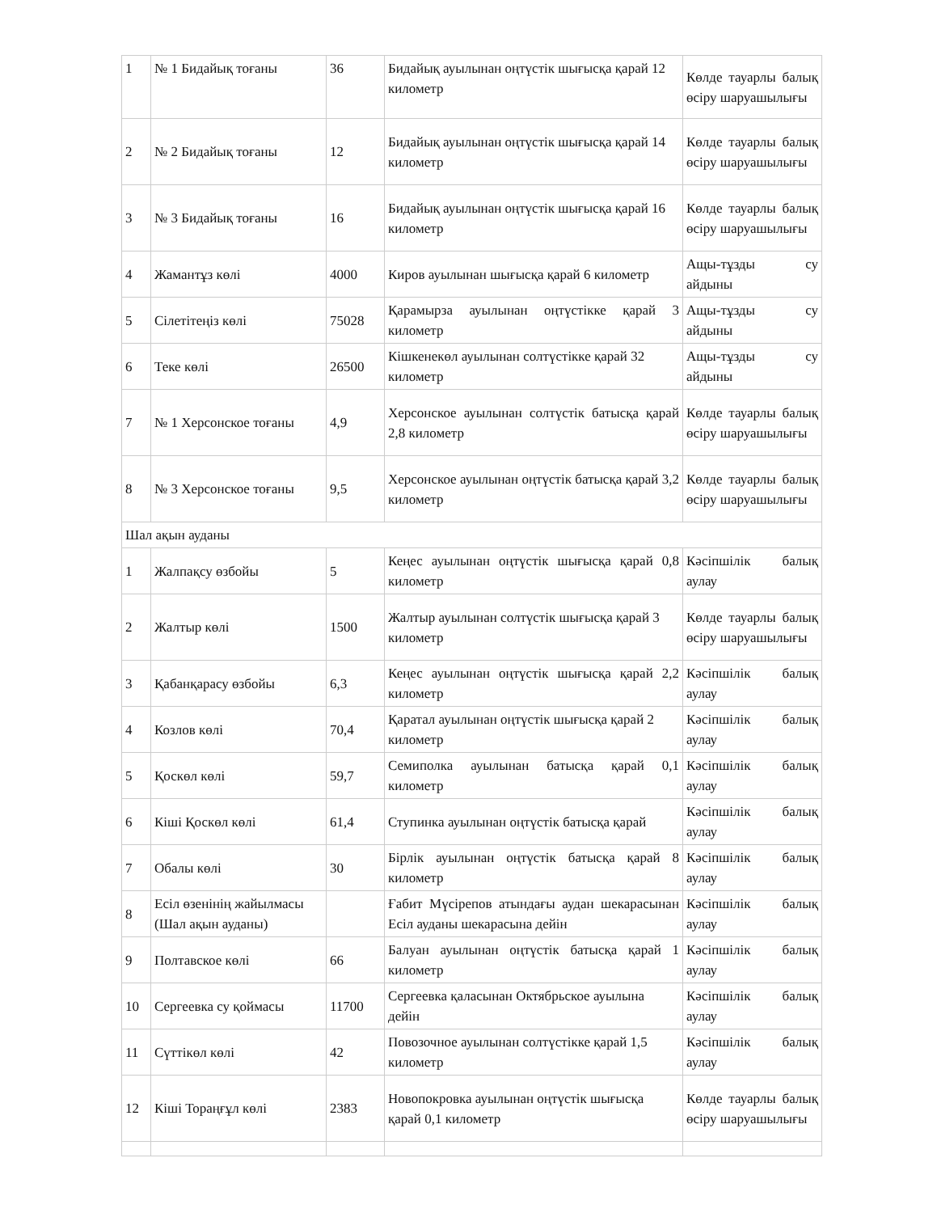| 1 | № 1 Бидайық тоғаны | 36 | Бидайық ауылынан оңтүстік шығысқа қарай 12 километр | Көлде тауарлы балық өсіру шаруашылығы |
| 2 | № 2 Бидайық тоғаны | 12 | Бидайық ауылынан оңтүстік шығысқа қарай 14 километр | Көлде тауарлы балық өсіру шаруашылығы |
| 3 | № 3 Бидайық тоғаны | 16 | Бидайық ауылынан оңтүстік шығысқа қарай 16 километр | Көлде тауарлы балық өсіру шаруашылығы |
| 4 | Жамантұз көлі | 4000 | Киров ауылынан шығысқа қарай 6 километр | Ащы-тұзды су айдыны |
| 5 | Сілетітеңіз көлі | 75028 | Қарамырза ауылынан оңтүстікке қарай 3 километр | Ащы-тұзды су айдыны |
| 6 | Теке көлі | 26500 | Кішкенекөл ауылынан солтүстікке қарай 32 километр | Ащы-тұзды су айдыны |
| 7 | № 1 Херсонское тоғаны | 4,9 | Херсонское ауылынан солтүстік батысқа қарай 2,8 километр | Көлде тауарлы балық өсіру шаруашылығы |
| 8 | № 3 Херсонское тоғаны | 9,5 | Херсонское ауылынан оңтүстік батысқа қарай 3,2 километр | Көлде тауарлы балық өсіру шаруашылығы |
| Шал ақын ауданы | | | | |
| 1 | Жалпақсу өзбойы | 5 | Кеңес ауылынан оңтүстік шығысқа қарай 0,8 километр | Кәсіпшілік балық аулау |
| 2 | Жалтыр көлі | 1500 | Жалтыр ауылынан солтүстік шығысқа қарай 3 километр | Көлде тауарлы балық өсіру шаруашылығы |
| 3 | Қабанқарасу өзбойы | 6,3 | Кеңес ауылынан оңтүстік шығысқа қарай 2,2 километр | Кәсіпшілік балық аулау |
| 4 | Козлов көлі | 70,4 | Қаратал ауылынан оңтүстік шығысқа қарай 2 километр | Кәсіпшілік балық аулау |
| 5 | Қоскөл көлі | 59,7 | Семиполка ауылынан батысқа қарай 0,1 километр | Кәсіпшілік балық аулау |
| 6 | Кіші Қоскөл көлі | 61,4 | Ступинка ауылынан оңтүстік батысқа қарай | Кәсіпшілік балық аулау |
| 7 | Обалы көлі | 30 | Бірлік ауылынан оңтүстік батысқа қарай 8 километр | Кәсіпшілік балық аулау |
| 8 | Есіл өзенінің жайылмасы (Шал ақын ауданы) | | Ғабит Мүсірепов атындағы аудан шекарасынан Есіл ауданы шекарасына дейін | Кәсіпшілік балық аулау |
| 9 | Полтавское көлі | 66 | Балуан ауылынан оңтүстік батысқа қарай 1 километр | Кәсіпшілік балық аулау |
| 10 | Сергеевка су қоймасы | 11700 | Сергеевка қаласынан Октябрьское ауылына дейін | Кәсіпшілік балық аулау |
| 11 | Сүттікөл көлі | 42 | Повозочное ауылынан солтүстікке қарай 1,5 километр | Кәсіпшілік балық аулау |
| 12 | Кіші Тораңғұл көлі | 2383 | Новопокровка ауылынан оңтүстік шығысқа қарай 0,1 километр | Көлде тауарлы балық өсіру шаруашылығы |